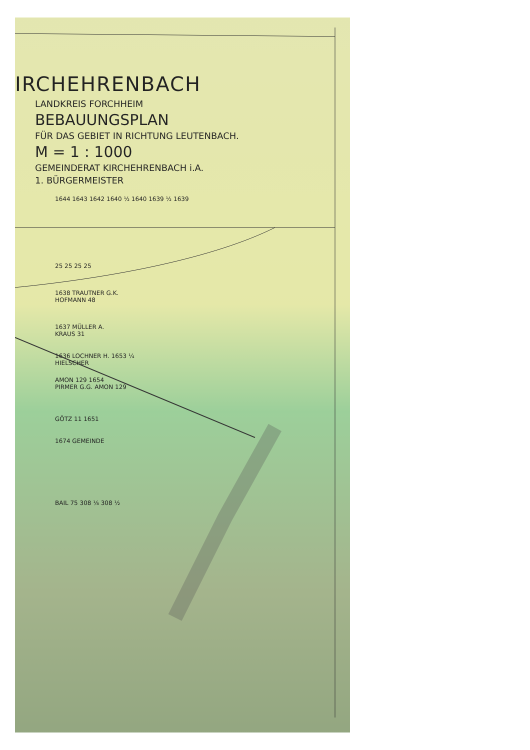IRCHEHRENBACH
LANDKREIS FORCHHEIM
BEBAUUNGSPLAN
FÜR DAS GEBIET IN RICHTUNG LEUTENBACH.
M = 1 : 1000
GEMEINDERAT KIRCHEHRENBACH i.A.
1. BÜRGERMEISTER
1644 1643 1642 1640 ½ 1640 1639 ½ 1639
25 25 25 25
1638 TRAUTNER G.K.
HOFMANN 48
1637 MÜLLER A.
KRAUS 31
1636 LOCHNER H. 1653 ¼
HIELSCHER
AMON 129 1654
PIRMER G.G. AMON 129
GÖTZ 11 1651
1674 GEMEINDE
BAIL 75 308 ⅛ 308 ½